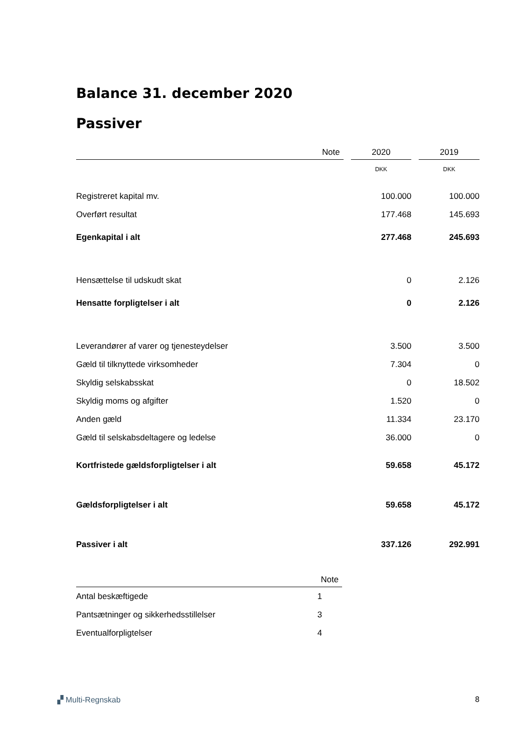Balance 31. december 2020
Passiver
| | Note | | 2020 | | 2019 |
| --- | --- | --- | --- | --- | --- |
| | | | DKK | | DKK |
| Registreret kapital mv. | | | 100.000 | | 100.000 |
| Overført resultat | | | 177.468 | | 145.693 |
| Egenkapital i alt | | | 277.468 | | 245.693 |
| Hensættelse til udskudt skat | | | 0 | | 2.126 |
| Hensatte forpligtelser i alt | | | 0 | | 2.126 |
| Leverandører af varer og tjenesteydelser | | | 3.500 | | 3.500 |
| Gæld til tilknyttede virksomheder | | | 7.304 | | 0 |
| Skyldig selskabsskat | | | 0 | | 18.502 |
| Skyldig moms og afgifter | | | 1.520 | | 0 |
| Anden gæld | | | 11.334 | | 23.170 |
| Gæld til selskabsdeltagere og ledelse | | | 36.000 | | 0 |
| Kortfristede gældsforpligtelser i alt | | | 59.658 | | 45.172 |
| Gældsforpligtelser i alt | | | 59.658 | | 45.172 |
| Passiver i alt | | | 337.126 | | 292.991 |
| | Note | |
| --- | --- | --- |
| Antal beskæftigede | 1 | |
| Pantsætninger og sikkerhedsstillelser | 3 | |
| Eventualforpligtelser | 4 | |
▞ Multi-Regnskab 8